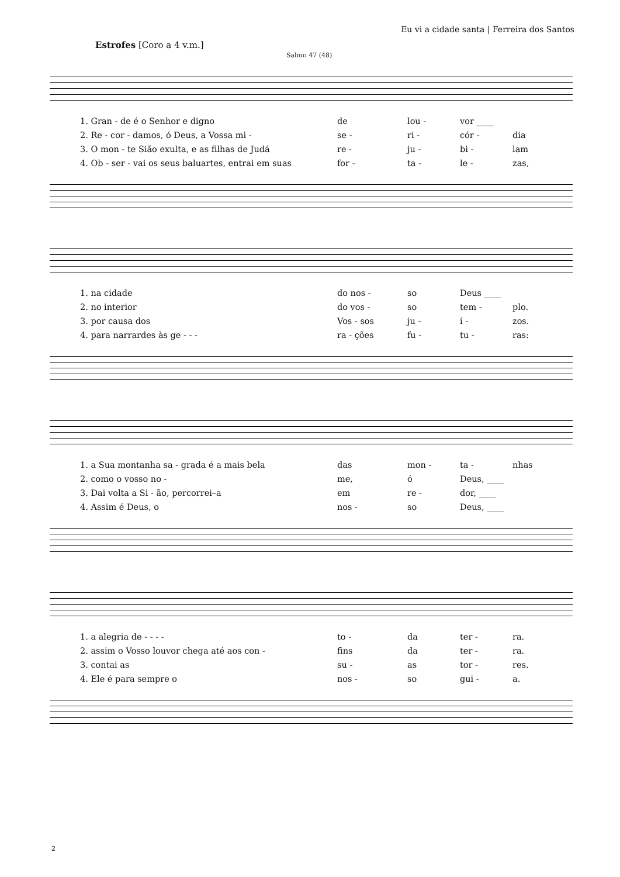Eu vi a cidade santa | Ferreira dos Santos
Estrofes [Coro a 4 v.m.]
Salmo 47 (48)
1. Gran - de é o Senhor e digno de lou - vor ____
2. Re - cor - damos, ó Deus, a Vossa mi - se - ri - cór - dia
3. O mon - te Sião exulta, e as filhas de Judá re - ju - bi - lam
4. Ob - ser - vai os seus baluartes, entrai em suas for - ta - le - zas,
1. na cidade do nos - so Deus ____
2. no interior do vos - so tem - plo.
3. por causa dos Vos - sos ju - í - zos.
4. para narrardes às ge - - - ra - ções fu - tu - ras:
1. a Sua montanha sa - grada é a mais bela das mon - ta - nhas
2. como o vosso no - me, ó Deus, ____
3. Dai volta a Si - ão, percorrei–a em re - dor, ____
4. Assim é Deus, o nos - so Deus, ____
1. a alegria de - - - - to - da ter - ra.
2. assim o Vosso louvor chega até aos con - fins da ter - ra.
3. contai as su - as tor - res.
4. Ele é para sempre o nos - so gui - a.
2